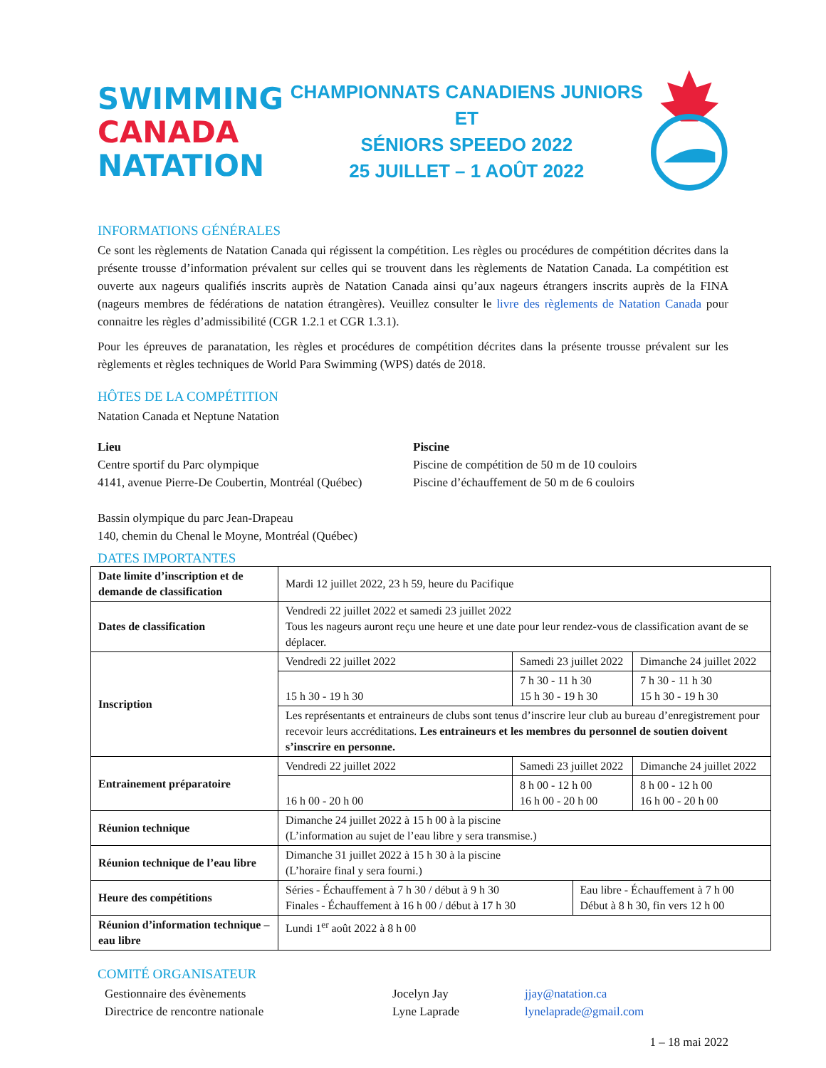SWIMMING
CANADA
NATATION
CHAMPIONNATS CANADIENS JUNIORS ET
SÉNIORS SPEEDO 2022
25 JUILLET – 1 AOÛT 2022
INFORMATIONS GÉNÉRALES
Ce sont les règlements de Natation Canada qui régissent la compétition. Les règles ou procédures de compétition décrites dans la présente trousse d’information prévalent sur celles qui se trouvent dans les règlements de Natation Canada. La compétition est ouverte aux nageurs qualifiés inscrits auprès de Natation Canada ainsi qu’aux nageurs étrangers inscrits auprès de la FINA (nageurs membres de fédérations de natation étrangères). Veuillez consulter le livre des règlements de Natation Canada pour connaitre les règles d’admissibilité (CGR 1.2.1 et CGR 1.3.1).
Pour les épreuves de paranatation, les règles et procédures de compétition décrites dans la présente trousse prévalent sur les règlements et règles techniques de World Para Swimming (WPS) datés de 2018.
HÔTES DE LA COMPÉTITION
Natation Canada et Neptune Natation
Lieu
Centre sportif du Parc olympique
4141, avenue Pierre-De Coubertin, Montréal (Québec)
Bassin olympique du parc Jean-Drapeau
140, chemin du Chenal le Moyne, Montréal (Québec)
Piscine
Piscine de compétition de 50 m de 10 couloirs
Piscine d’échauffement de 50 m de 6 couloirs
DATES IMPORTANTES
| Date limite d’inscription et de demande de classification | Mardi 12 juillet 2022, 23 h 59, heure du Pacifique | | | |
| Dates de classification | Vendredi 22 juillet 2022 et samedi 23 juillet 2022 Tous les nageurs auront reçu une heure et une date pour leur rendez-vous de classification avant de se déplacer. | | | |
| Inscription | Vendredi 22 juillet 2022 | Samedi 23 juillet 2022 | | Dimanche 24 juillet 2022 |
| | 15 h 30 - 19 h 30 | 7 h 30 - 11 h 30 15 h 30 - 19 h 30 | | 7 h 30 - 11 h 30 15 h 30 - 19 h 30 |
| | Les représentants et entraineurs de clubs sont tenus d’inscrire leur club au bureau d’enregistrement pour recevoir leurs accréditations. Les entraineurs et les membres du personnel de soutien doivent s’inscrire en personne. | | | |
| Entrainement préparatoire | Vendredi 22 juillet 2022 | Samedi 23 juillet 2022 | | Dimanche 24 juillet 2022 |
| | 16 h 00 - 20 h 00 | 8 h 00 - 12 h 00 16 h 00 - 20 h 00 | | 8 h 00 - 12 h 00 16 h 00 - 20 h 00 |
| Réunion technique | Dimanche 24 juillet 2022 à 15 h 00 à la piscine (L’information au sujet de l’eau libre y sera transmise.) | | | |
| Réunion technique de l’eau libre | Dimanche 31 juillet 2022 à 15 h 30 à la piscine (L’horaire final y sera fourni.) | | | |
| Heure des compétitions | Séries - Échauffement à 7 h 30 / début à 9 h 30 Finales - Échauffement à 16 h 00 / début à 17 h 30 | | Eau libre - Échauffement à 7 h 00 Début à 8 h 30, fin vers 12 h 00 | |
| Réunion d’information technique – eau libre | Lundi 1<sup>er</sup> août 2022 à 8 h 00 | | | |
COMITÉ ORGANISATEUR
Gestionnaire des évènements
Directrice de rencontre nationale
Jocelyn Jay
Lyne Laprade
jjay@natation.ca
lynelaprade@gmail.com
1 – 18 mai 2022